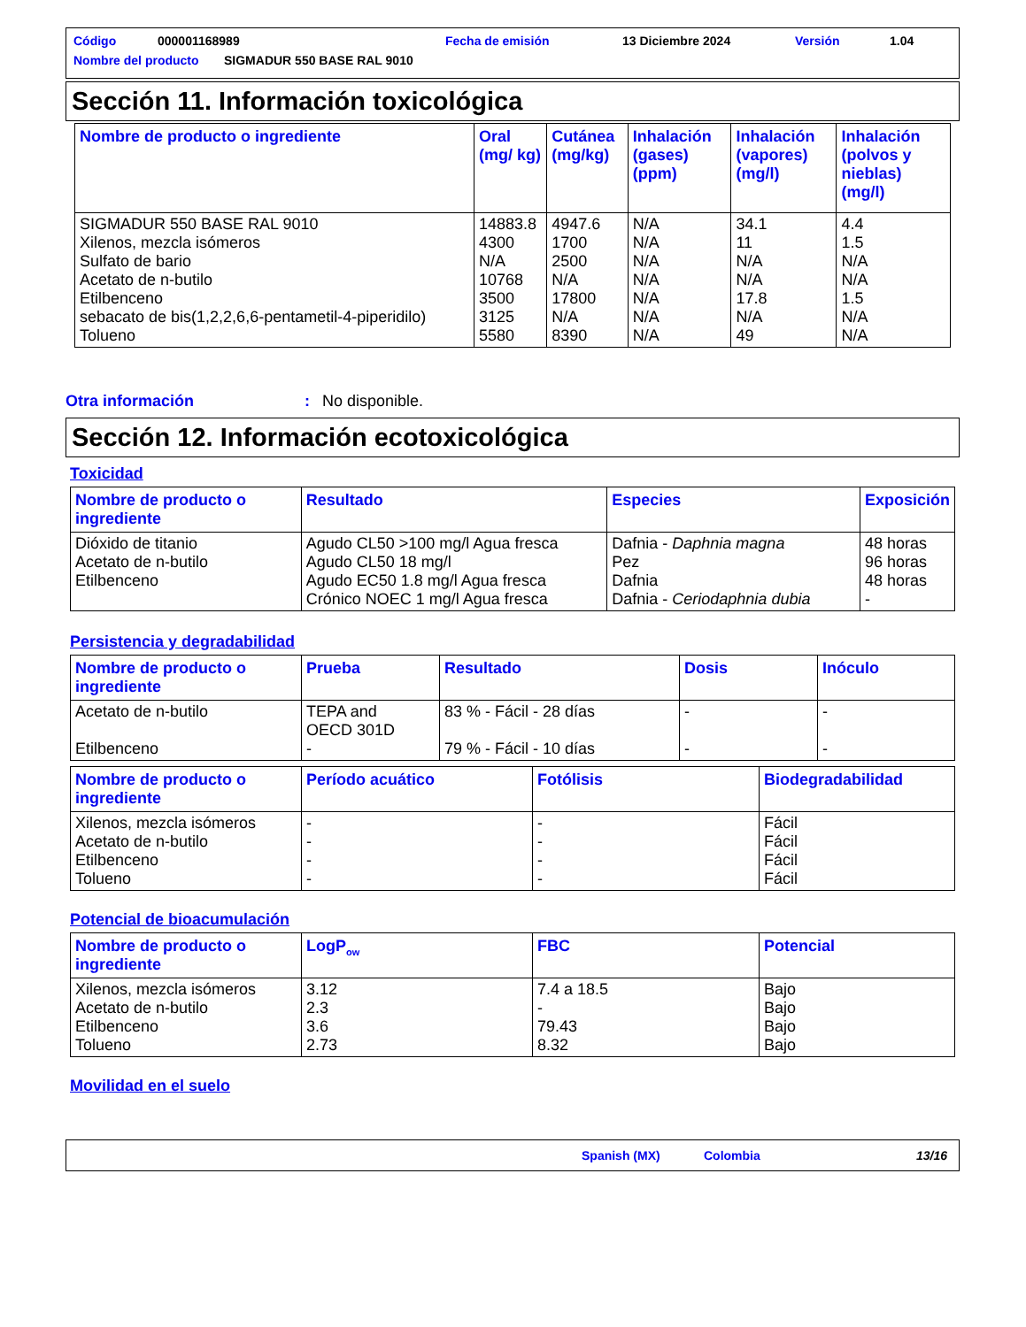Código 000001168989 Fecha de emisión 13 Diciembre 2024 Versión 1.04
Nombre del producto SIGMADUR 550 BASE RAL 9010
Sección 11. Información toxicológica
| Nombre de producto o ingrediente | Oral (mg/ kg) | Cutánea (mg/kg) | Inhalación (gases) (ppm) | Inhalación (vapores) (mg/l) | Inhalación (polvos y nieblas) (mg/l) |
| --- | --- | --- | --- | --- | --- |
| SIGMADUR 550 BASE RAL 9010 Xilenos, mezcla isómeros Sulfato de bario Acetato de n-butilo Etilbenceno sebacato de bis(1,2,2,6,6-pentametil-4-piperidilo) Tolueno | 14883.8 4300 N/A 10768 3500 3125 5580 | 4947.6 1700 2500 N/A 17800 N/A 8390 | N/A N/A N/A N/A N/A N/A N/A | 34.1 11 N/A N/A 17.8 N/A 49 | 4.4 1.5 N/A N/A 1.5 N/A N/A |
Otra información: No disponible.
Sección 12. Información ecotoxicológica
Toxicidad
| Nombre de producto o ingrediente | Resultado | Especies | Exposición |
| --- | --- | --- | --- |
| Dióxido de titanio Acetato de n-butilo Etilbenceno | Agudo CL50 >100 mg/l Agua fresca Agudo CL50 18 mg/l Agudo EC50 1.8 mg/l Agua fresca Crónico NOEC 1 mg/l Agua fresca | Dafnia - Daphnia magna Pez Dafnia Dafnia - Ceriodaphnia dubia | 48 horas 96 horas 48 horas - |
Persistencia y degradabilidad
| Nombre de producto o ingrediente | Prueba | Resultado | Dosis | Inóculo |
| --- | --- | --- | --- | --- |
| Acetato de n-butilo Etilbenceno | TEPA and OECD 301D - | 83 % - Fácil - 28 días 79 % - Fácil - 10 días | - - | - - |
| Nombre de producto o ingrediente | Período acuático | Fotólisis | Biodegradabilidad |
| --- | --- | --- | --- |
| Xilenos, mezcla isómeros Acetato de n-butilo Etilbenceno Tolueno | - - - - | - - - - | Fácil Fácil Fácil Fácil |
Potencial de bioacumulación
| Nombre de producto o ingrediente | LogP<sub>ow</sub> | FBC | Potencial |
| --- | --- | --- | --- |
| Xilenos, mezcla isómeros Acetato de n-butilo Etilbenceno Tolueno | 3.12 2.3 3.6 2.73 | 7.4 a 18.5 - 79.43 8.32 | Bajo Bajo Bajo Bajo |
Movilidad en el suelo
Spanish (MX) Colombia 13/16